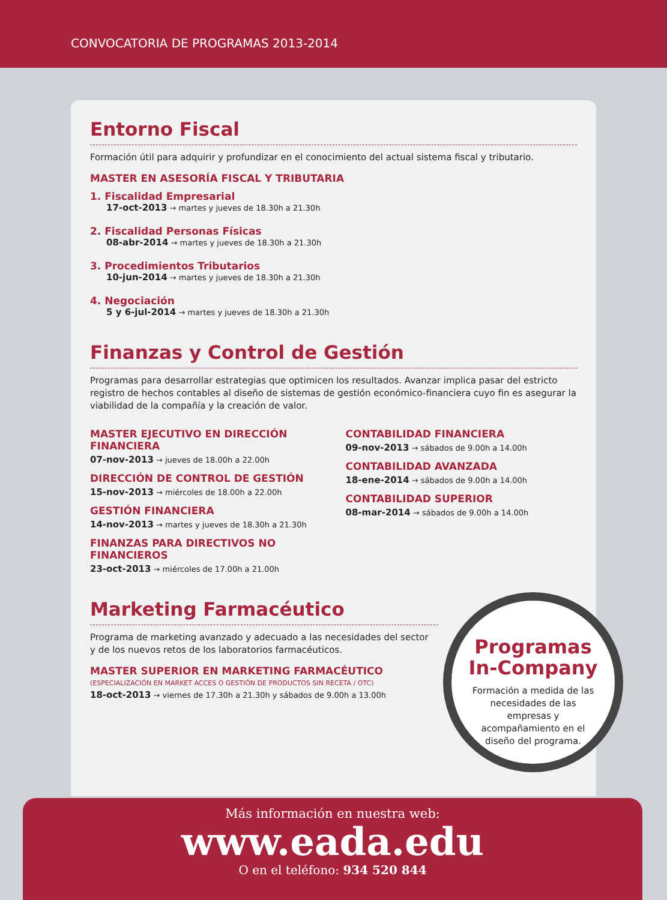CONVOCATORIA DE PROGRAMAS 2013-2014
Entorno Fiscal
Formación útil para adquirir y profundizar en el conocimiento del actual sistema fiscal y tributario.
MASTER EN ASESORÍA FISCAL Y TRIBUTARIA
1. Fiscalidad Empresarial
17-oct-2013 → martes y jueves de 18.30h a 21.30h
2. Fiscalidad Personas Físicas
08-abr-2014 → martes y jueves de 18.30h a 21.30h
3. Procedimientos Tributarios
10-jun-2014 → martes y jueves de 18.30h a 21.30h
4. Negociación
5 y 6-jul-2014 → martes y jueves de 18.30h a 21.30h
Finanzas y Control de Gestión
Programas para desarrollar estrategias que optimicen los resultados. Avanzar implica pasar del estricto registro de hechos contables al diseño de sistemas de gestión económico-financiera cuyo fin es asegurar la viabilidad de la compañía y la creación de valor.
MASTER EJECUTIVO EN DIRECCIÓN FINANCIERA
07-nov-2013 → jueves de 18.00h a 22.00h
DIRECCIÓN DE CONTROL DE GESTIÓN
15-nov-2013 → miércoles de 18.00h a 22.00h
GESTIÓN FINANCIERA
14-nov-2013 → martes y jueves de 18.30h a 21.30h
FINANZAS PARA DIRECTIVOS NO FINANCIEROS
23-oct-2013 → miércoles de 17.00h a 21.00h
CONTABILIDAD FINANCIERA
09-nov-2013 → sábados de 9.00h a 14.00h
CONTABILIDAD AVANZADA
18-ene-2014 → sábados de 9.00h a 14.00h
CONTABILIDAD SUPERIOR
08-mar-2014 → sábados de 9.00h a 14.00h
Marketing Farmacéutico
Programa de marketing avanzado y adecuado a las necesidades del sector
y de los nuevos retos de los laboratorios farmacéuticos.
MASTER SUPERIOR EN MARKETING FARMACÉUTICO
(ESPECIALIZACIÓN EN MARKET ACCES O GESTIÓN DE PRODUCTOS SIN RECETA / OTC)
18-oct-2013 → viernes de 17.30h a 21.30h y sábados de 9.00h a 13.00h
Programas
In-Company
Formación a medida de las necesidades de las empresas y acompañamiento en el diseño del programa.
Más información en nuestra web:
www.eada.edu
O en el teléfono: 934 520 844